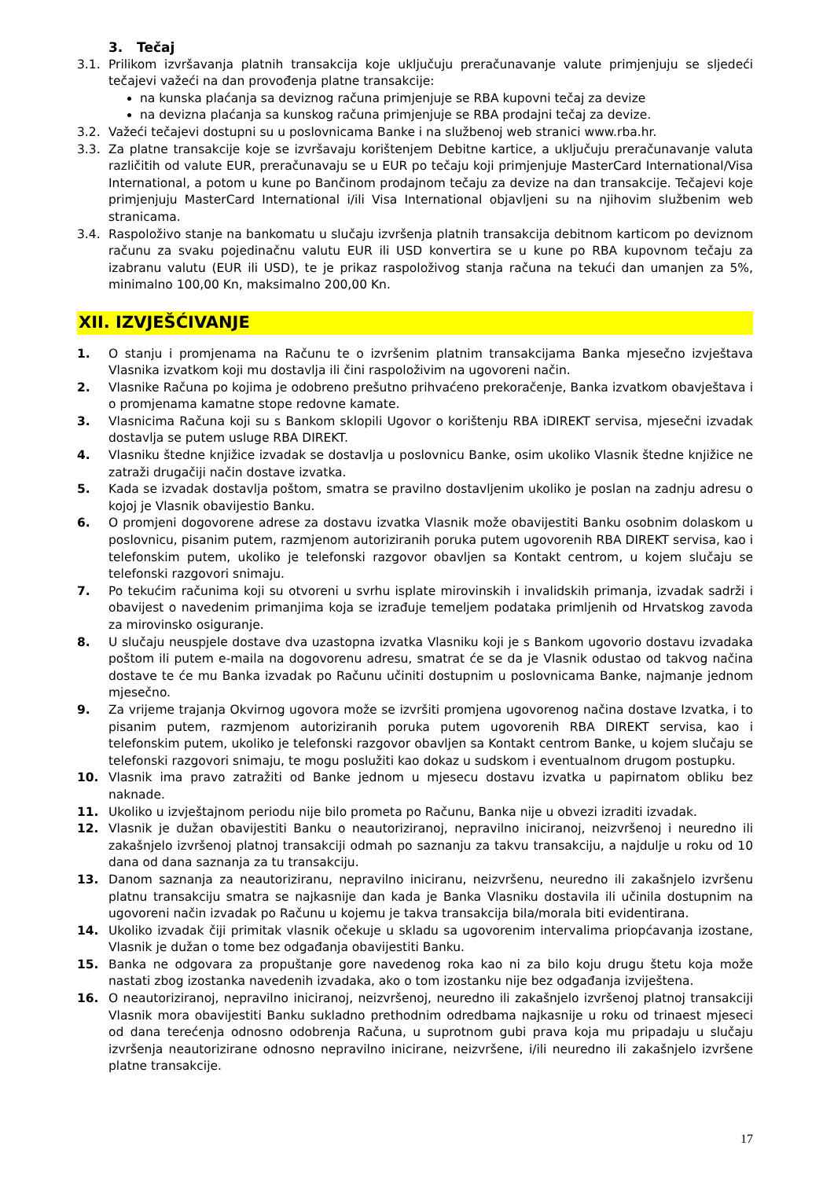3. Tečaj
3.1. Prilikom izvršavanja platnih transakcija koje uključuju preračunavanje valute primjenjuju se sljedeći tečajevi važeći na dan provođenja platne transakcije:
na kunska plaćanja sa deviznog računa primjenjuje se RBA kupovni tečaj za devize
na devizna plaćanja sa kunskog računa primjenjuje se RBA prodajni tečaj za devize.
3.2. Važeći tečajevi dostupni su u poslovnicama Banke i na službenoj web stranici www.rba.hr.
3.3. Za platne transakcije koje se izvršavaju korištenjem Debitne kartice, a uključuju preračunavanje valuta različitih od valute EUR, preračunavaju se u EUR po tečaju koji primjenjuje MasterCard International/Visa International, a potom u kune po Bančinom prodajnom tečaju za devize na dan transakcije. Tečajevi koje primjenjuju MasterCard International i/ili Visa International objavljeni su na njihovim službenim web stranicama.
3.4. Raspoloživo stanje na bankomatu u slučaju izvršenja platnih transakcija debitnom karticom po deviznom računu za svaku pojedinačnu valutu EUR ili USD konvertira se u kune po RBA kupovnom tečaju za izabranu valutu (EUR ili USD), te je prikaz raspoloživog stanja računa na tekući dan umanjen za 5%, minimalno 100,00 Kn, maksimalno 200,00 Kn.
XII. IZVJEŠĆIVANJE
1. O stanju i promjenama na Računu te o izvršenim platnim transakcijama Banka mjesečno izvještava Vlasnika izvatkom koji mu dostavlja ili čini raspoloživim na ugovoreni način.
2. Vlasnike Računa po kojima je odobreno prešutno prihvaćeno prekoračenje, Banka izvatkom obavještava i o promjenama kamatne stope redovne kamate.
3. Vlasnicima Računa koji su s Bankom sklopili Ugovor o korištenju RBA iDIREKT servisa, mjesečni izvadak dostavlja se putem usluge RBA DIREKT.
4. Vlasniku štedne knjižice izvadak se dostavlja u poslovnicu Banke, osim ukoliko Vlasnik štedne knjižice ne zatraži drugačiji način dostave izvatka.
5. Kada se izvadak dostavlja poštom, smatra se pravilno dostavljenim ukoliko je poslan na zadnju adresu o kojoj je Vlasnik obavijestio Banku.
6. O promjeni dogovorene adrese za dostavu izvatka Vlasnik može obavijestiti Banku osobnim dolaskom u poslovnicu, pisanim putem, razmjenom autoriziranih poruka putem ugovorenih RBA DIREKT servisa, kao i telefonskim putem, ukoliko je telefonski razgovor obavljen sa Kontakt centrom, u kojem slučaju se telefonski razgovori snimaju.
7. Po tekućim računima koji su otvoreni u svrhu isplate mirovinskih i invalidskih primanja, izvadak sadrži i obavijest o navedenim primanjima koja se izrađuje temeljem podataka primljenih od Hrvatskog zavoda za mirovinsko osiguranje.
8. U slučaju neuspjele dostave dva uzastopna izvatka Vlasniku koji je s Bankom ugovorio dostavu izvadaka poštom ili putem e-maila na dogovorenu adresu, smatrat će se da je Vlasnik odustao od takvog načina dostave te će mu Banka izvadak po Računu učiniti dostupnim u poslovnicama Banke, najmanje jednom mjesečno.
9. Za vrijeme trajanja Okvirnog ugovora može se izvršiti promjena ugovorenog načina dostave Izvatka, i to pisanim putem, razmjenom autoriziranih poruka putem ugovorenih RBA DIREKT servisa, kao i telefonskim putem, ukoliko je telefonski razgovor obavljen sa Kontakt centrom Banke, u kojem slučaju se telefonski razgovori snimaju, te mogu poslužiti kao dokaz u sudskom i eventualnom drugom postupku.
10. Vlasnik ima pravo zatražiti od Banke jednom u mjesecu dostavu izvatka u papirnatom obliku bez naknade.
11. Ukoliko u izvještajnom periodu nije bilo prometa po Računu, Banka nije u obvezi izraditi izvadak.
12. Vlasnik je dužan obavijestiti Banku o neautoriziranoj, nepravilno iniciranoj, neizvršenoj i neuredno ili zakašnjelo izvršenoj platnoj transakciji odmah po saznanju za takvu transakciju, a najdulje u roku od 10 dana od dana saznanja za tu transakciju.
13. Danom saznanja za neautoriziranu, nepravilno iniciranu, neizvršenu, neuredno ili zakašnjelo izvršenu platnu transakciju smatra se najkasnije dan kada je Banka Vlasniku dostavila ili učinila dostupnim na ugovoreni način izvadak po Računu u kojemu je takva transakcija bila/morala biti evidentirana.
14. Ukoliko izvadak čiji primitak vlasnik očekuje u skladu sa ugovorenim intervalima priopćavanja izostane, Vlasnik je dužan o tome bez odgađanja obavijestiti Banku.
15. Banka ne odgovara za propuštanje gore navedenog roka kao ni za bilo koju drugu štetu koja može nastati zbog izostanka navedenih izvadaka, ako o tom izostanku nije bez odgađanja izviještena.
16. O neautoriziranoj, nepravilno iniciranoj, neizvršenoj, neuredno ili zakašnjelo izvršenoj platnoj transakciji Vlasnik mora obavijestiti Banku sukladno prethodnim odredbama najkasnije u roku od trinaest mjeseci od dana terećenja odnosno odobrenja Računa, u suprotnom gubi prava koja mu pripadaju u slučaju izvršenja neautorizirane odnosno nepravilno inicirane, neizvršene, i/ili neuredno ili zakašnjelo izvršene platne transakcije.
17